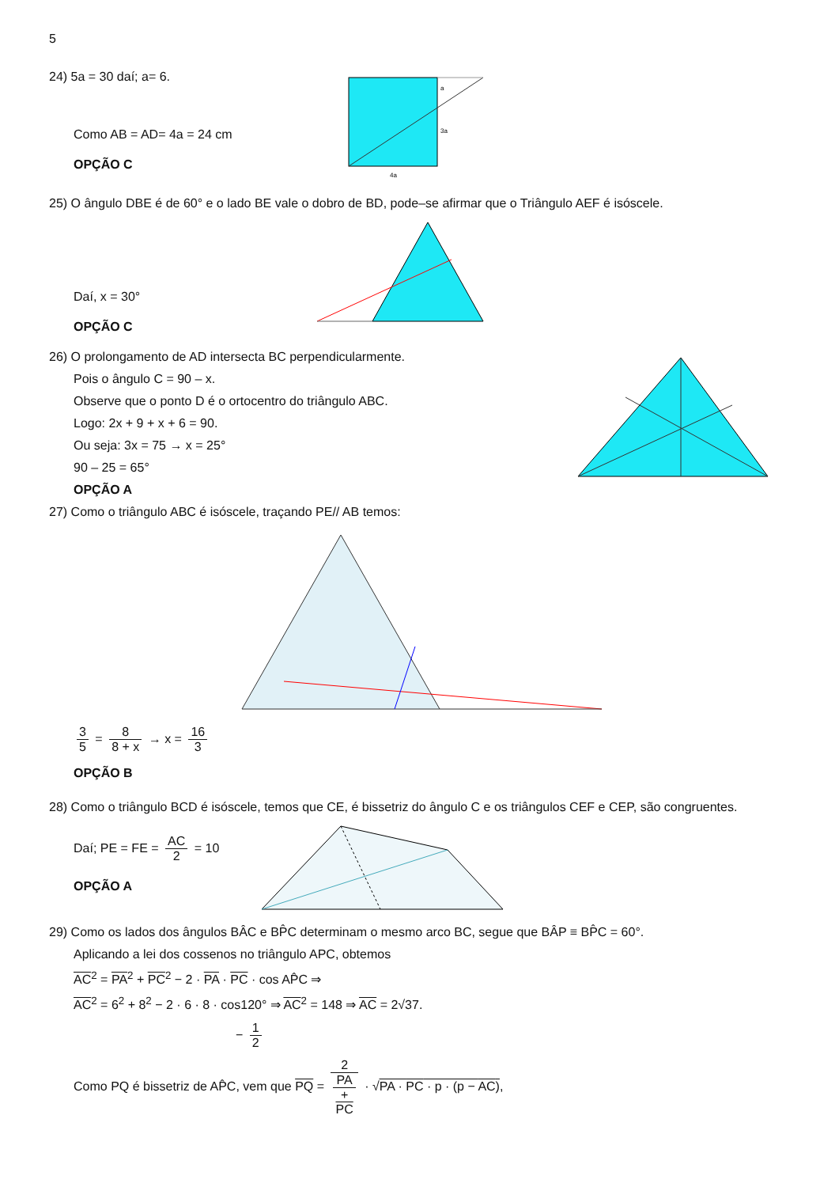5
24) 5a = 30 daí; a= 6.
Como AB = AD= 4a = 24 cm
OPÇÃO C
a
3a
4a
25) O ângulo DBE é de 60° e o lado BE vale o dobro de BD, pode–se afirmar que o Triângulo AEF é isóscele.
Daí, x = 30°
OPÇÃO C
26) O prolongamento de AD intersecta BC perpendicularmente.
Pois o ângulo C = 90 – x.
Observe que o ponto D é o ortocentro do triângulo ABC.
Logo: 2x + 9 + x + 6 = 90.
Ou seja: 3x = 75 → x = 25°
90 – 25 = 65°
OPÇÃO A
27) Como o triângulo ABC é isóscele, traçando PE// AB temos:
3 5 = 8 8 + x → x = 16 3
OPÇÃO B
28) Como o triângulo BCD é isóscele, temos que CE, é bissetriz do ângulo C e os triângulos CEF e CEP, são congruentes.
Daí; PE = FE = AC 2 = 10
OPÇÃO A
29) Como os lados dos ângulos BÂC e BP̂C determinam o mesmo arco BC, segue que BÂP ≡ BP̂C = 60°.
Aplicando a lei dos cossenos no triângulo APC, obtemos
AC<sup>2</sup> = PA<sup>2</sup> + PC<sup>2</sup> − 2 · PA · PC · cos AP̂C ⇒
AC<sup>2</sup> = 6<sup>2</sup> + 8<sup>2</sup> − 2 · 6 · 8 · cos120° ⇒ AC<sup>2</sup> = 148 ⇒ AC = 2√37.
− 1 2
Como PQ é bissetriz de AP̂C, vem que PQ = 2 PA
+
PC · √PA · PC · p · (p − AC),